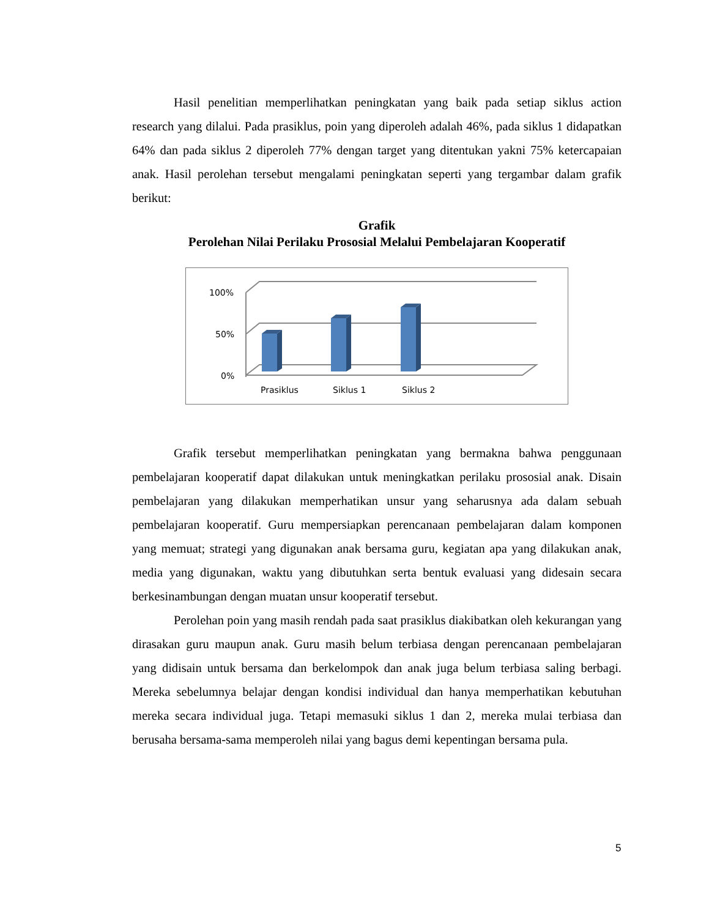Hasil penelitian memperlihatkan peningkatan yang baik pada setiap siklus action research yang dilalui. Pada prasiklus, poin yang diperoleh adalah 46%, pada siklus 1 didapatkan 64% dan pada siklus 2 diperoleh 77% dengan target yang ditentukan yakni 75% ketercapaian anak. Hasil perolehan tersebut mengalami peningkatan seperti yang tergambar dalam grafik berikut:
Grafik
Perolehan Nilai Perilaku Prososial Melalui Pembelajaran Kooperatif
100%
50%
0%
Prasiklus
Siklus 1
Siklus 2
Grafik tersebut memperlihatkan peningkatan yang bermakna bahwa penggunaan pembelajaran kooperatif dapat dilakukan untuk meningkatkan perilaku prososial anak. Disain pembelajaran yang dilakukan memperhatikan unsur yang seharusnya ada dalam sebuah pembelajaran kooperatif. Guru mempersiapkan perencanaan pembelajaran dalam komponen yang memuat; strategi yang digunakan anak bersama guru, kegiatan apa yang dilakukan anak, media yang digunakan, waktu yang dibutuhkan serta bentuk evaluasi yang didesain secara berkesinambungan dengan muatan unsur kooperatif tersebut.
Perolehan poin yang masih rendah pada saat prasiklus diakibatkan oleh kekurangan yang dirasakan guru maupun anak. Guru masih belum terbiasa dengan perencanaan pembelajaran yang didisain untuk bersama dan berkelompok dan anak juga belum terbiasa saling berbagi. Mereka sebelumnya belajar dengan kondisi individual dan hanya memperhatikan kebutuhan mereka secara individual juga. Tetapi memasuki siklus 1 dan 2, mereka mulai terbiasa dan berusaha bersama-sama memperoleh nilai yang bagus demi kepentingan bersama pula.
5